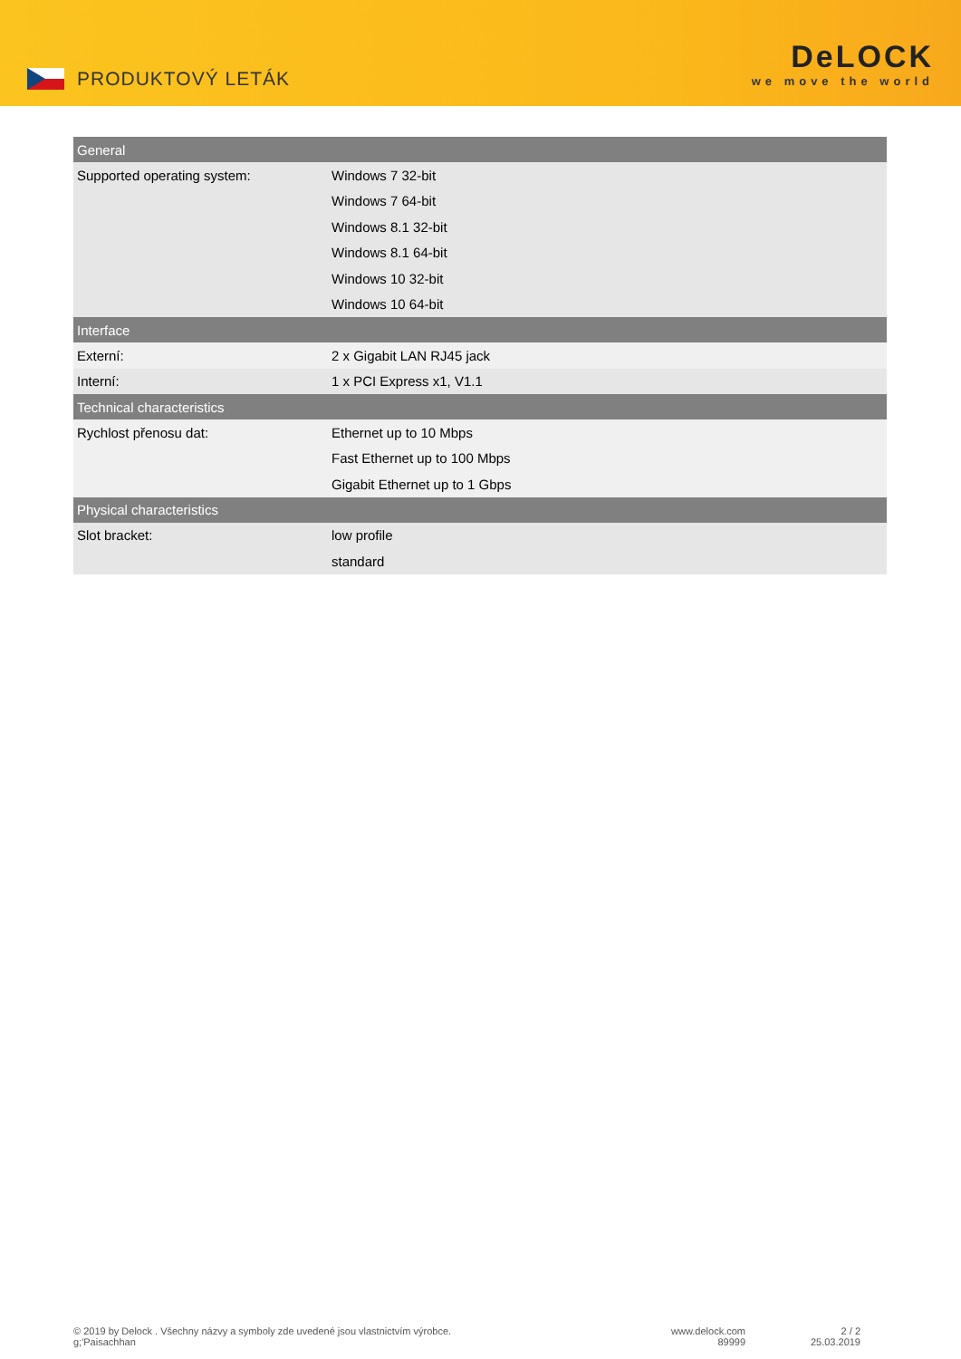PRODUKTOVÝ LETÁK
DeLOCK
we move the world
| General | |
| --- | --- |
| Supported operating system: | Windows 7 32-bit |
| | Windows 7 64-bit |
| | Windows 8.1 32-bit |
| | Windows 8.1 64-bit |
| | Windows 10 32-bit |
| | Windows 10 64-bit |
| Interface | |
| Externí: | 2 x Gigabit LAN RJ45 jack |
| Interní: | 1 x PCI Express x1, V1.1 |
| Technical characteristics | |
| Rychlost přenosu dat: | Ethernet up to 10 Mbps |
| | Fast Ethernet up to 100 Mbps |
| | Gigabit Ethernet up to 1 Gbps |
| Physical characteristics | |
| Slot bracket: | low profile |
| | standard |
© 2019 by Delock . Všechny názvy a symboly zde uvedené jsou vlastnictvím výrobce.
g;'Paisachhan
www.delock.com
89999
2 / 2
25.03.2019